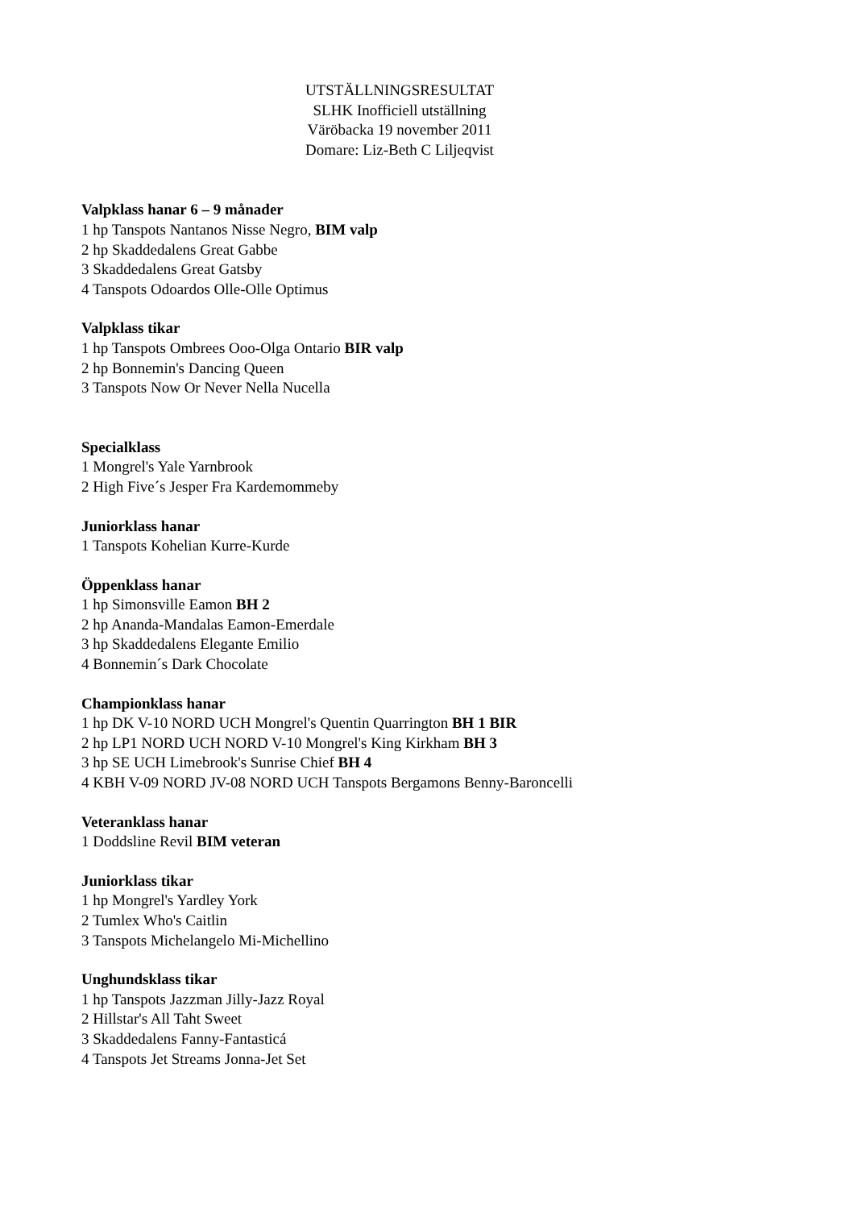UTSTÄLLNINGSRESULTAT
SLHK Inofficiell utställning
Väröbacka 19 november 2011
Domare: Liz-Beth C Liljeqvist
Valpklass hanar 6 – 9 månader
1 hp Tanspots Nantanos Nisse Negro, BIM valp
2 hp Skaddedalens Great Gabbe
3 Skaddedalens Great Gatsby
4 Tanspots Odoardos Olle-Olle Optimus
Valpklass tikar
1 hp Tanspots Ombrees Ooo-Olga Ontario BIR valp
2 hp Bonnemin's Dancing Queen
3 Tanspots Now Or Never Nella Nucella
Specialklass
1 Mongrel's Yale Yarnbrook
2 High Five´s Jesper Fra Kardemommeby
Juniorklass hanar
1 Tanspots Kohelian Kurre-Kurde
Öppenklass hanar
1 hp Simonsville Eamon BH 2
2 hp Ananda-Mandalas Eamon-Emerdale
3 hp Skaddedalens Elegante Emilio
4 Bonnemin´s Dark Chocolate
Championklass hanar
1 hp DK V-10 NORD UCH Mongrel's Quentin Quarrington BH 1 BIR
2 hp LP1 NORD UCH NORD V-10 Mongrel's King Kirkham BH 3
3 hp SE UCH Limebrook's Sunrise Chief BH 4
4 KBH V-09 NORD JV-08 NORD UCH Tanspots Bergamons Benny-Baroncelli
Veteranklass hanar
1 Doddsline Revil BIM veteran
Juniorklass tikar
1 hp Mongrel's Yardley York
2 Tumlex Who's Caitlin
3 Tanspots Michelangelo Mi-Michellino
Unghundsklass tikar
1 hp Tanspots Jazzman Jilly-Jazz Royal
2 Hillstar's All Taht Sweet
3 Skaddedalens Fanny-Fantasticá
4 Tanspots Jet Streams Jonna-Jet Set